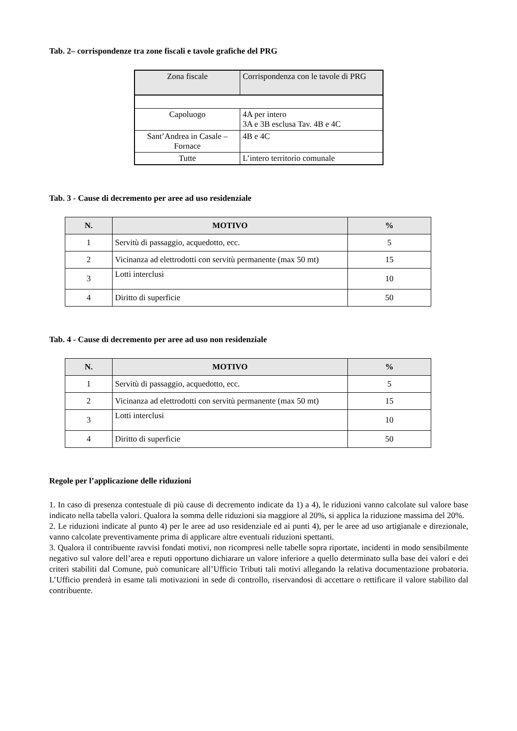Tab. 2– corrispondenze tra zone fiscali e tavole grafiche del PRG
| Zona fiscale | Corrispondenza con le tavole di PRG |
| Capoluogo | 4A per intero 3A e 3B esclusa Tav. 4B e 4C |
| Sant’Andrea in Casale – Fornace | 4B e 4C |
| Tutte | L’intero territorio comunale |
Tab. 3 - Cause di decremento per aree ad uso residenziale
| N. | MOTIVO | % |
| --- | --- | --- |
| 1 | Servitù di passaggio, acquedotto, ecc. | 5 |
| 2 | Vicinanza ad elettrodotti con servitù permanente (max 50 mt) | 15 |
| 3 | Lotti interclusi | 10 |
| 4 | Diritto di superficie | 50 |
Tab. 4 - Cause di decremento per aree ad uso non residenziale
| N. | MOTIVO | % |
| --- | --- | --- |
| 1 | Servitù di passaggio, acquedotto, ecc. | 5 |
| 2 | Vicinanza ad elettrodotti con servitù permanente (max 50 mt) | 15 |
| 3 | Lotti interclusi | 10 |
| 4 | Diritto di superficie | 50 |
Regole per l’applicazione delle riduzioni
1. In caso di presenza contestuale di più cause di decremento indicate da 1) a 4), le riduzioni vanno calcolate sul valore base indicato nella tabella valori. Qualora la somma delle riduzioni sia maggiore al 20%, si applica la riduzione massima del 20%.
2. Le riduzioni indicate al punto 4) per le aree ad uso residenziale ed ai punti 4), per le aree ad uso artigianale e direzionale, vanno calcolate preventivamente prima di applicare altre eventuali riduzioni spettanti.
3. Qualora il contribuente ravvisi fondati motivi, non ricompresi nelle tabelle sopra riportate, incidenti in modo sensibilmente negativo sul valore dell’area e reputi opportuno dichiarare un valore inferiore a quello determinato sulla base dei valori e dei criteri stabiliti dal Comune, può comunicare all’Ufficio Tributi tali motivi allegando la relativa documentazione probatoria. L’Ufficio prenderà in esame tali motivazioni in sede di controllo, riservandosi di accettare o rettificare il valore stabilito dal contribuente.